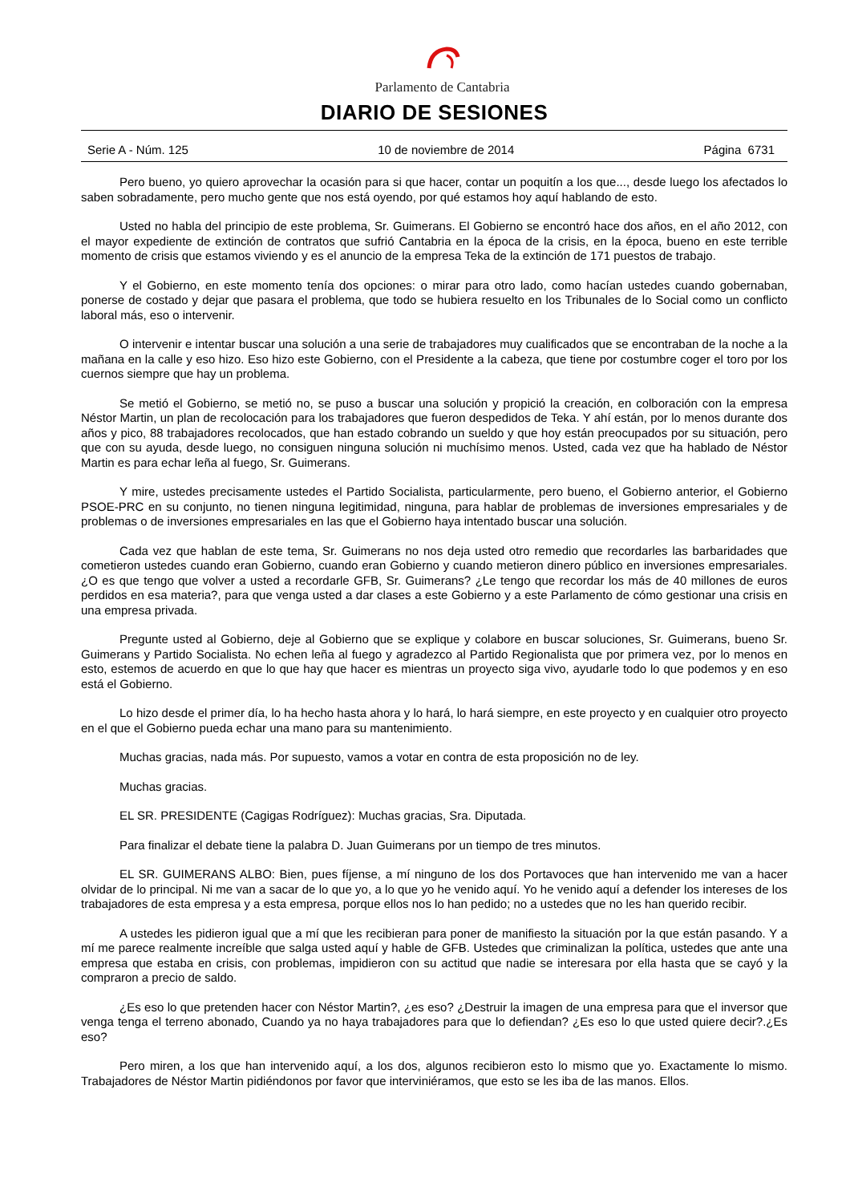Parlamento de Cantabria
DIARIO DE SESIONES
Serie A - Núm. 125 10 de noviembre de 2014 Página 6731
Pero bueno, yo quiero aprovechar la ocasión para si que hacer, contar un poquitín a los que..., desde luego los afectados lo saben sobradamente, pero mucho gente que nos está oyendo, por qué estamos hoy aquí hablando de esto.
Usted no habla del principio de este problema, Sr. Guimerans. El Gobierno se encontró hace dos años, en el año 2012, con el mayor expediente de extinción de contratos que sufrió Cantabria en la época de la crisis, en la época, bueno en este terrible momento de crisis que estamos viviendo y es el anuncio de la empresa Teka de la extinción de 171 puestos de trabajo.
Y el Gobierno, en este momento tenía dos opciones: o mirar para otro lado, como hacían ustedes cuando gobernaban, ponerse de costado y dejar que pasara el problema, que todo se hubiera resuelto en los Tribunales de lo Social como un conflicto laboral más, eso o intervenir.
O intervenir e intentar buscar una solución a una serie de trabajadores muy cualificados que se encontraban de la noche a la mañana en la calle y eso hizo. Eso hizo este Gobierno, con el Presidente a la cabeza, que tiene por costumbre coger el toro por los cuernos siempre que hay un problema.
Se metió el Gobierno, se metió no, se puso a buscar una solución y propició la creación, en colboración con la empresa Néstor Martin, un plan de recolocación para los trabajadores que fueron despedidos de Teka. Y ahí están, por lo menos durante dos años y pico, 88 trabajadores recolocados, que han estado cobrando un sueldo y que hoy están preocupados por su situación, pero que con su ayuda, desde luego, no consiguen ninguna solución ni muchísimo menos. Usted, cada vez que ha hablado de Néstor Martin es para echar leña al fuego, Sr. Guimerans.
Y mire, ustedes precisamente ustedes el Partido Socialista, particularmente, pero bueno, el Gobierno anterior, el Gobierno PSOE-PRC en su conjunto, no tienen ninguna legitimidad, ninguna, para hablar de problemas de inversiones empresariales y de problemas o de inversiones empresariales en las que el Gobierno haya intentado buscar una solución.
Cada vez que hablan de este tema, Sr. Guimerans no nos deja usted otro remedio que recordarles las barbaridades que cometieron ustedes cuando eran Gobierno, cuando eran Gobierno y cuando metieron dinero público en inversiones empresariales. ¿O es que tengo que volver a usted a recordarle GFB, Sr. Guimerans? ¿Le tengo que recordar los más de 40 millones de euros perdidos en esa materia?, para que venga usted a dar clases a este Gobierno y a este Parlamento de cómo gestionar una crisis en una empresa privada.
Pregunte usted al Gobierno, deje al Gobierno que se explique y colabore en buscar soluciones, Sr. Guimerans, bueno Sr. Guimerans y Partido Socialista. No echen leña al fuego y agradezco al Partido Regionalista que por primera vez, por lo menos en esto, estemos de acuerdo en que lo que hay que hacer es mientras un proyecto siga vivo, ayudarle todo lo que podemos y en eso está el Gobierno.
Lo hizo desde el primer día, lo ha hecho hasta ahora y lo hará, lo hará siempre, en este proyecto y en cualquier otro proyecto en el que el Gobierno pueda echar una mano para su mantenimiento.
Muchas gracias, nada más. Por supuesto, vamos a votar en contra de esta proposición no de ley.
Muchas gracias.
EL SR. PRESIDENTE (Cagigas Rodríguez): Muchas gracias, Sra. Diputada.
Para finalizar el debate tiene la palabra D. Juan Guimerans por un tiempo de tres minutos.
EL SR. GUIMERANS ALBO: Bien, pues fíjense, a mí ninguno de los dos Portavoces que han intervenido me van a hacer olvidar de lo principal. Ni me van a sacar de lo que yo, a lo que yo he venido aquí. Yo he venido aquí a defender los intereses de los trabajadores de esta empresa y a esta empresa, porque ellos nos lo han pedido; no a ustedes que no les han querido recibir.
A ustedes les pidieron igual que a mí que les recibieran para poner de manifiesto la situación por la que están pasando. Y a mí me parece realmente increíble que salga usted aquí y hable de GFB. Ustedes que criminalizan la política, ustedes que ante una empresa que estaba en crisis, con problemas, impidieron con su actitud que nadie se interesara por ella hasta que se cayó y la compraron a precio de saldo.
¿Es eso lo que pretenden hacer con Néstor Martin?, ¿es eso? ¿Destruir la imagen de una empresa para que el inversor que venga tenga el terreno abonado, Cuando ya no haya trabajadores para que lo defiendan? ¿Es eso lo que usted quiere decir?.¿Es eso?
Pero miren, a los que han intervenido aquí, a los dos, algunos recibieron esto lo mismo que yo. Exactamente lo mismo. Trabajadores de Néstor Martin pidiéndonos por favor que interviniéramos, que esto se les iba de las manos. Ellos.